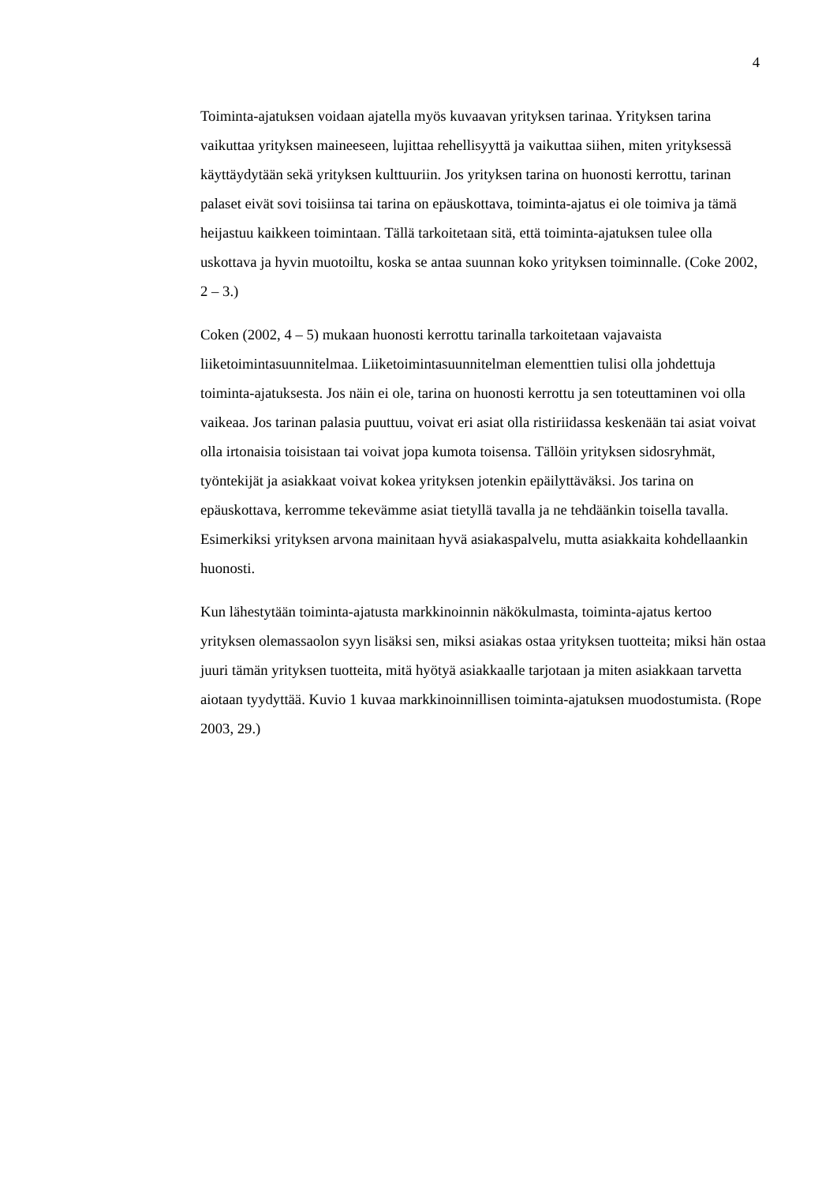4
Toiminta-ajatuksen voidaan ajatella myös kuvaavan yrityksen tarinaa. Yrityksen tarina vaikuttaa yrityksen maineeseen, lujittaa rehellisyyttä ja vaikuttaa siihen, miten yrityksessä käyttäydytään sekä yrityksen kulttuuriin. Jos yrityksen tarina on huonosti kerrottu, tarinan palaset eivät sovi toisiinsa tai tarina on epäuskottava, toiminta-ajatus ei ole toimiva ja tämä heijastuu kaikkeen toimintaan. Tällä tarkoitetaan sitä, että toiminta-ajatuksen tulee olla uskottava ja hyvin muotoiltu, koska se antaa suunnan koko yrityksen toiminnalle. (Coke 2002, 2 – 3.)
Coken (2002, 4 – 5) mukaan huonosti kerrottu tarinalla tarkoitetaan vajavaista liiketoimintasuunnitelmaa. Liiketoimintasuunnitelman elementtien tulisi olla johdettuja toiminta-ajatuksesta. Jos näin ei ole, tarina on huonosti kerrottu ja sen toteuttaminen voi olla vaikeaa. Jos tarinan palasia puuttuu, voivat eri asiat olla ristiriidassa keskenään tai asiat voivat olla irtonaisia toisistaan tai voivat jopa kumota toisensa. Tällöin yrityksen sidosryhmät, työntekijät ja asiakkaat voivat kokea yrityksen jotenkin epäilyttäväksi. Jos tarina on epäuskottava, kerromme tekevämme asiat tietyllä tavalla ja ne tehdäänkin toisella tavalla. Esimerkiksi yrityksen arvona mainitaan hyvä asiakaspalvelu, mutta asiakkaita kohdellaankin huonosti.
Kun lähestytään toiminta-ajatusta markkinoinnin näkökulmasta, toiminta-ajatus kertoo yrityksen olemassaolon syyn lisäksi sen, miksi asiakas ostaa yrityksen tuotteita; miksi hän ostaa juuri tämän yrityksen tuotteita, mitä hyötyä asiakkaalle tarjotaan ja miten asiakkaan tarvetta aiotaan tyydyttää. Kuvio 1 kuvaa markkinoinnillisen toiminta-ajatuksen muodostumista. (Rope 2003, 29.)